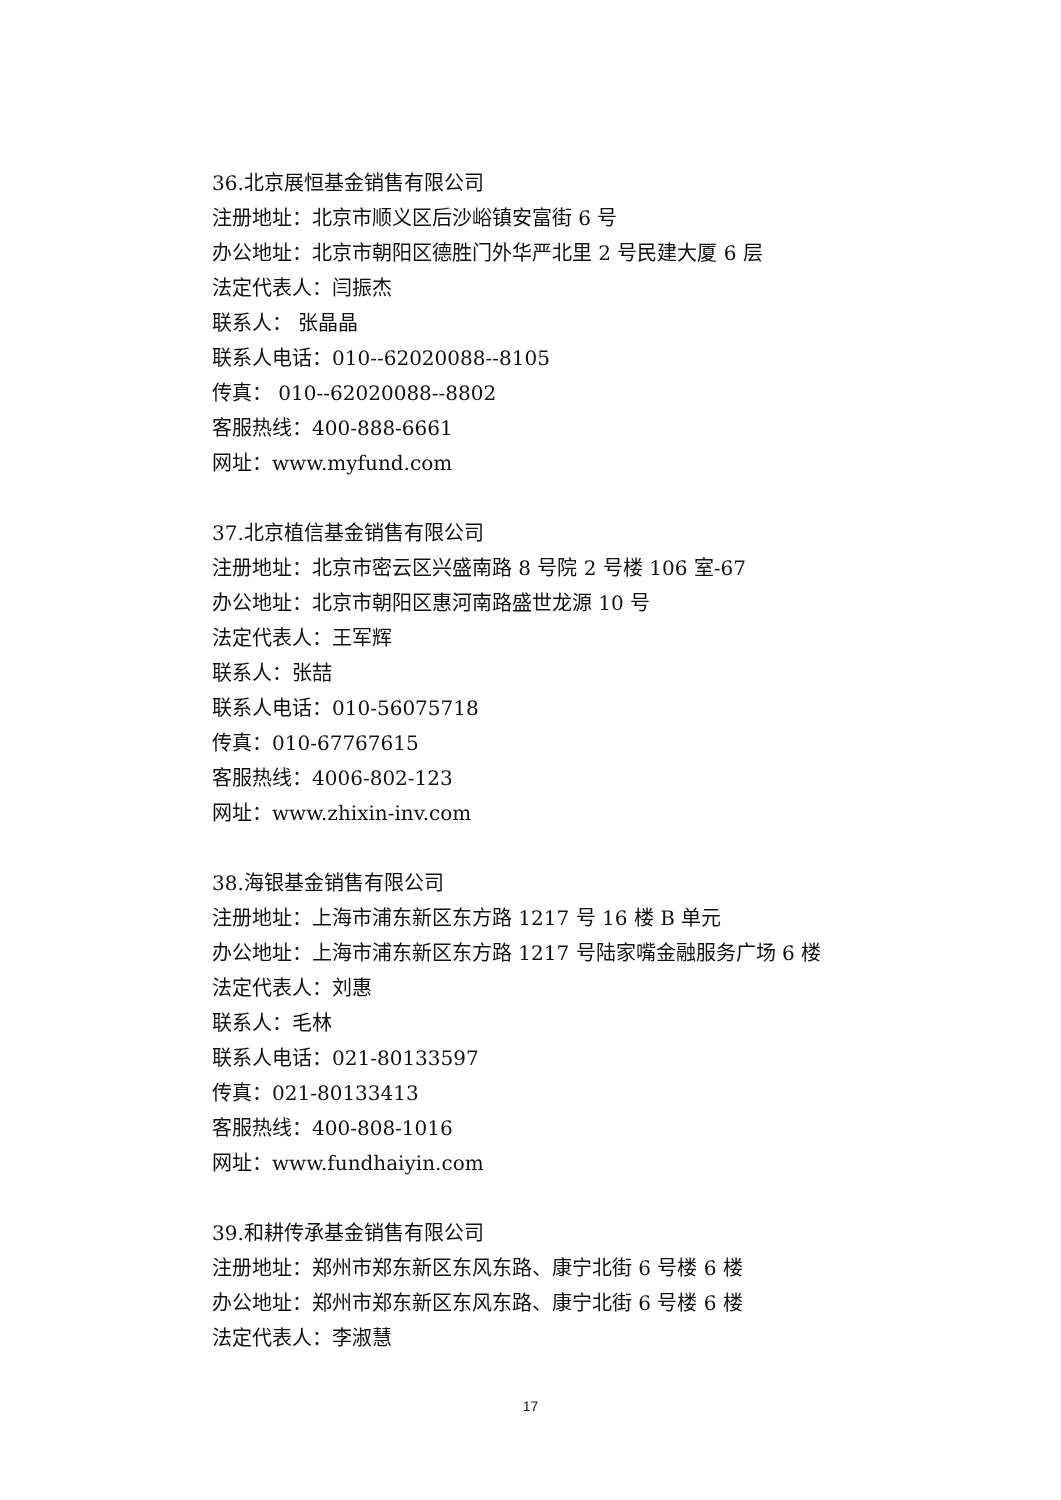36.北京展恒基金销售有限公司
注册地址：北京市顺义区后沙峪镇安富街 6 号
办公地址：北京市朝阳区德胜门外华严北里 2 号民建大厦 6 层
法定代表人：闫振杰
联系人： 张晶晶
联系人电话：010--62020088--8105
传真： 010--62020088--8802
客服热线：400-888-6661
网址：www.myfund.com
37.北京植信基金销售有限公司
注册地址：北京市密云区兴盛南路 8 号院 2 号楼 106 室-67
办公地址：北京市朝阳区惠河南路盛世龙源 10 号
法定代表人：王军辉
联系人：张喆
联系人电话：010-56075718
传真：010-67767615
客服热线：4006-802-123
网址：www.zhixin-inv.com
38.海银基金销售有限公司
注册地址：上海市浦东新区东方路 1217 号 16 楼 B 单元
办公地址：上海市浦东新区东方路 1217 号陆家嘴金融服务广场 6 楼
法定代表人：刘惠
联系人：毛林
联系人电话：021-80133597
传真：021-80133413
客服热线：400-808-1016
网址：www.fundhaiyin.com
39.和耕传承基金销售有限公司
注册地址：郑州市郑东新区东风东路、康宁北街 6 号楼 6 楼
办公地址：郑州市郑东新区东风东路、康宁北街 6 号楼 6 楼
法定代表人：李淑慧
17